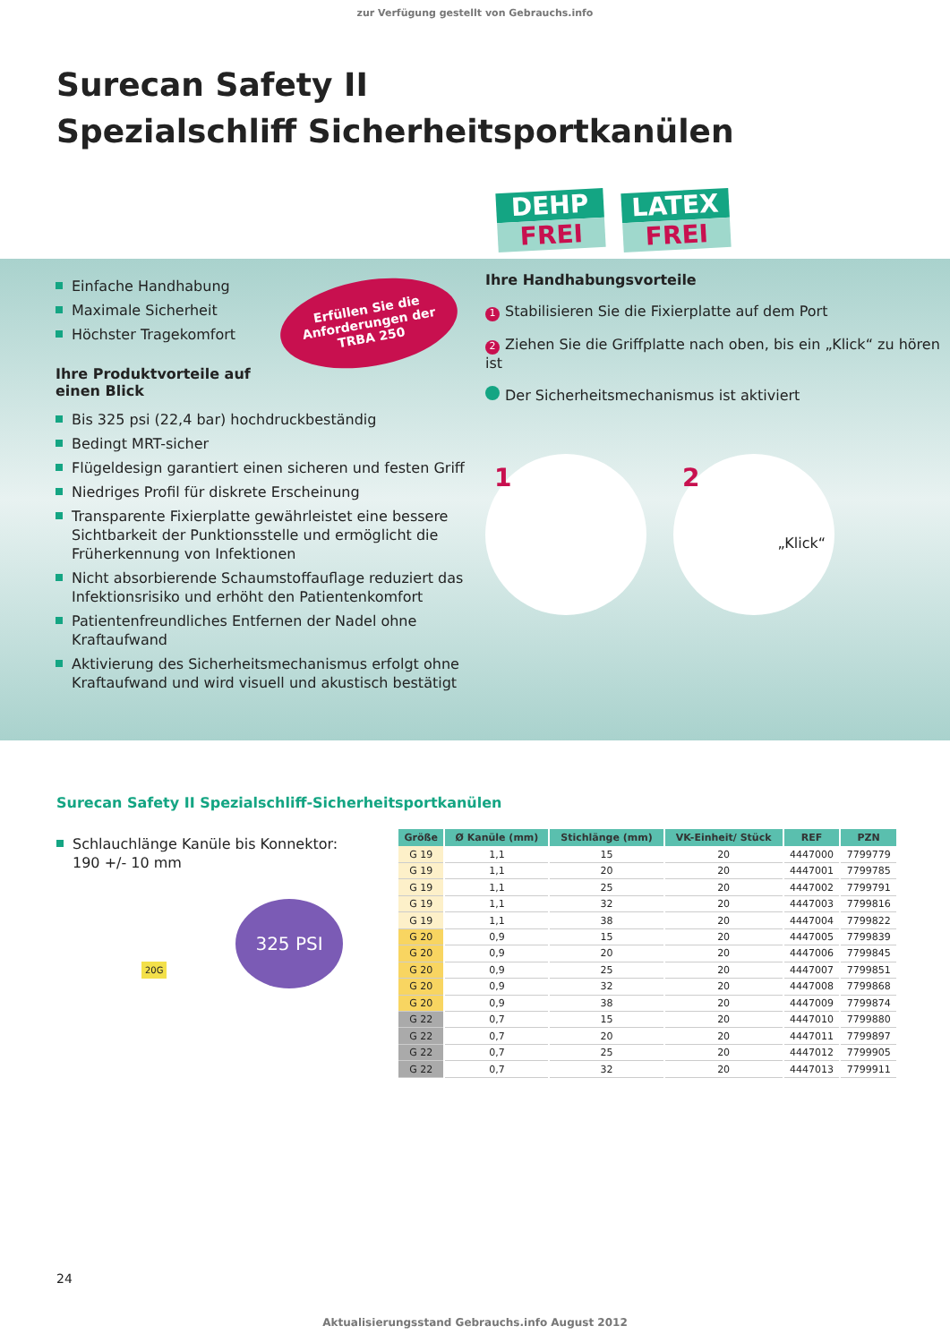zur Verfügung gestellt von Gebrauchs.info
Surecan Safety II
Spezialschliff Sicherheitsportkanülen
DEHP
FREI
LATEX
FREI
Erfüllen Sie die
Anforderungen der
TRBA 250
Einfache Handhabung
Maximale Sicherheit
Höchster Tragekomfort
Ihre Produktvorteile auf einen Blick
Bis 325 psi (22,4 bar) hochdruckbeständig
Bedingt MRT-sicher
Flügeldesign garantiert einen sicheren und festen Griff
Niedriges Profil für diskrete Erscheinung
Transparente Fixierplatte gewährleistet eine bessere Sichtbarkeit der Punktionsstelle und ermöglicht die Früherkennung von Infektionen
Nicht absorbierende Schaumstoffauflage reduziert das Infektionsrisiko und erhöht den Patientenkomfort
Patientenfreundliches Entfernen der Nadel ohne Kraftaufwand
Aktivierung des Sicherheitsmechanismus erfolgt ohne Kraftaufwand und wird visuell und akustisch bestätigt
Ihre Handhabungsvorteile
1 Stabilisieren Sie die Fixierplatte auf dem Port
2 Ziehen Sie die Griffplatte nach oben, bis ein „Klick“ zu hören ist
Der Sicherheitsmechanismus ist aktiviert
1 2 „Klick“
Surecan Safety II Spezialschliff-Sicherheitsportkanülen
Schlauchlänge Kanüle bis Konnektor: 190 +/- 10 mm
325 PSI
20G
| Größe | Ø Kanüle (mm) | Stichlänge (mm) | VK-Einheit/ Stück | REF | PZN |
| --- | --- | --- | --- | --- | --- |
| G 19 | 1,1 | 15 | 20 | 4447000 | 7799779 |
| G 19 | 1,1 | 20 | 20 | 4447001 | 7799785 |
| G 19 | 1,1 | 25 | 20 | 4447002 | 7799791 |
| G 19 | 1,1 | 32 | 20 | 4447003 | 7799816 |
| G 19 | 1,1 | 38 | 20 | 4447004 | 7799822 |
| G 20 | 0,9 | 15 | 20 | 4447005 | 7799839 |
| G 20 | 0,9 | 20 | 20 | 4447006 | 7799845 |
| G 20 | 0,9 | 25 | 20 | 4447007 | 7799851 |
| G 20 | 0,9 | 32 | 20 | 4447008 | 7799868 |
| G 20 | 0,9 | 38 | 20 | 4447009 | 7799874 |
| G 22 | 0,7 | 15 | 20 | 4447010 | 7799880 |
| G 22 | 0,7 | 20 | 20 | 4447011 | 7799897 |
| G 22 | 0,7 | 25 | 20 | 4447012 | 7799905 |
| G 22 | 0,7 | 32 | 20 | 4447013 | 7799911 |
24
Aktualisierungsstand Gebrauchs.info August 2012